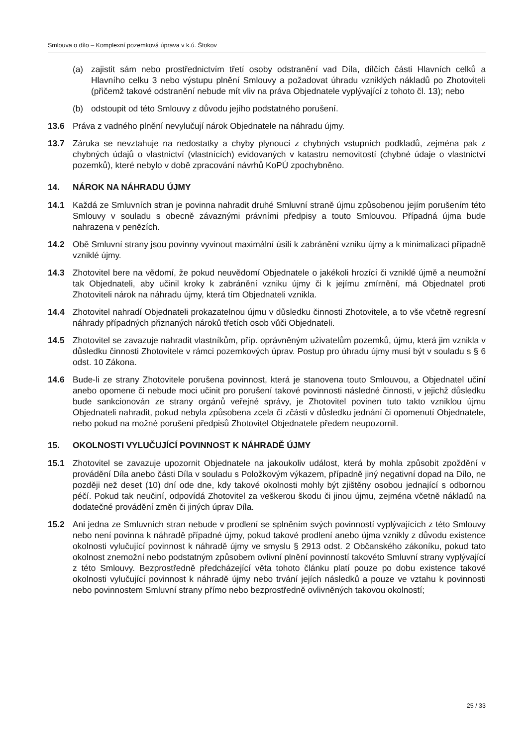Smlouva o dílo – Komplexní pozemková úprava v k.ú. Štokov
(a) zajistit sám nebo prostřednictvím třetí osoby odstranění vad Díla, dílčích části Hlavních celků a Hlavního celku 3 nebo výstupu plnění Smlouvy a požadovat úhradu vzniklých nákladů po Zhotoviteli (přičemž takové odstranění nebude mít vliv na práva Objednatele vyplývající z tohoto čl. 13); nebo
(b) odstoupit od této Smlouvy z důvodu jejího podstatného porušení.
13.6 Práva z vadného plnění nevylučují nárok Objednatele na náhradu újmy.
13.7 Záruka se nevztahuje na nedostatky a chyby plynoucí z chybných vstupních podkladů, zejména pak z chybných údajů o vlastnictví (vlastnících) evidovaných v katastru nemovitostí (chybné údaje o vlastnictví pozemků), které nebylo v době zpracování návrhů KoPÚ zpochybněno.
14. NÁROK NA NÁHRADU ÚJMY
14.1 Každá ze Smluvních stran je povinna nahradit druhé Smluvní straně újmu způsobenou jejím porušením této Smlouvy v souladu s obecně závaznými právními předpisy a touto Smlouvou. Případná újma bude nahrazena v penězích.
14.2 Obě Smluvní strany jsou povinny vyvinout maximální úsilí k zabránění vzniku újmy a k minimalizaci případně vzniklé újmy.
14.3 Zhotovitel bere na vědomí, že pokud neuvědomí Objednatele o jakékoli hrozící či vzniklé újmě a neumožní tak Objednateli, aby učinil kroky k zabránění vzniku újmy či k jejímu zmírnění, má Objednatel proti Zhotoviteli nárok na náhradu újmy, která tím Objednateli vznikla.
14.4 Zhotovitel nahradí Objednateli prokazatelnou újmu v důsledku činnosti Zhotovitele, a to vše včetně regresní náhrady případných přiznaných nároků třetích osob vůči Objednateli.
14.5 Zhotovitel se zavazuje nahradit vlastníkům, příp. oprávněným uživatelům pozemků, újmu, která jim vznikla v důsledku činnosti Zhotovitele v rámci pozemkových úprav. Postup pro úhradu újmy musí být v souladu s § 6 odst. 10 Zákona.
14.6 Bude-li ze strany Zhotovitele porušena povinnost, která je stanovena touto Smlouvou, a Objednatel učiní anebo opomene či nebude moci učinit pro porušení takové povinnosti následné činnosti, v jejichž důsledku bude sankcionován ze strany orgánů veřejné správy, je Zhotovitel povinen tuto takto vzniklou újmu Objednateli nahradit, pokud nebyla způsobena zcela či zčásti v důsledku jednání či opomenutí Objednatele, nebo pokud na možné porušení předpisů Zhotovitel Objednatele předem neupozornil.
15. OKOLNOSTI VYLUČUJÍCÍ POVINNOST K NÁHRADĚ ÚJMY
15.1 Zhotovitel se zavazuje upozornit Objednatele na jakoukoliv událost, která by mohla způsobit zpoždění v provádění Díla anebo části Díla v souladu s Položkovým výkazem, případně jiný negativní dopad na Dílo, ne později než deset (10) dní ode dne, kdy takové okolnosti mohly být zjištěny osobou jednající s odbornou péčí. Pokud tak neučiní, odpovídá Zhotovitel za veškerou škodu či jinou újmu, zejména včetně nákladů na dodatečné provádění změn či jiných úprav Díla.
15.2 Ani jedna ze Smluvních stran nebude v prodlení se splněním svých povinností vyplývajících z této Smlouvy nebo není povinna k náhradě případné újmy, pokud takové prodlení anebo újma vznikly z důvodu existence okolnosti vylučující povinnost k náhradě újmy ve smyslu § 2913 odst. 2 Občanského zákoníku, pokud tato okolnost znemožní nebo podstatným způsobem ovlivní plnění povinností takovéto Smluvní strany vyplývající z této Smlouvy. Bezprostředně předcházející věta tohoto článku platí pouze po dobu existence takové okolnosti vylučující povinnost k náhradě újmy nebo trvání jejích následků a pouze ve vztahu k povinnosti nebo povinnostem Smluvní strany přímo nebo bezprostředně ovlivněných takovou okolností;
25 / 33